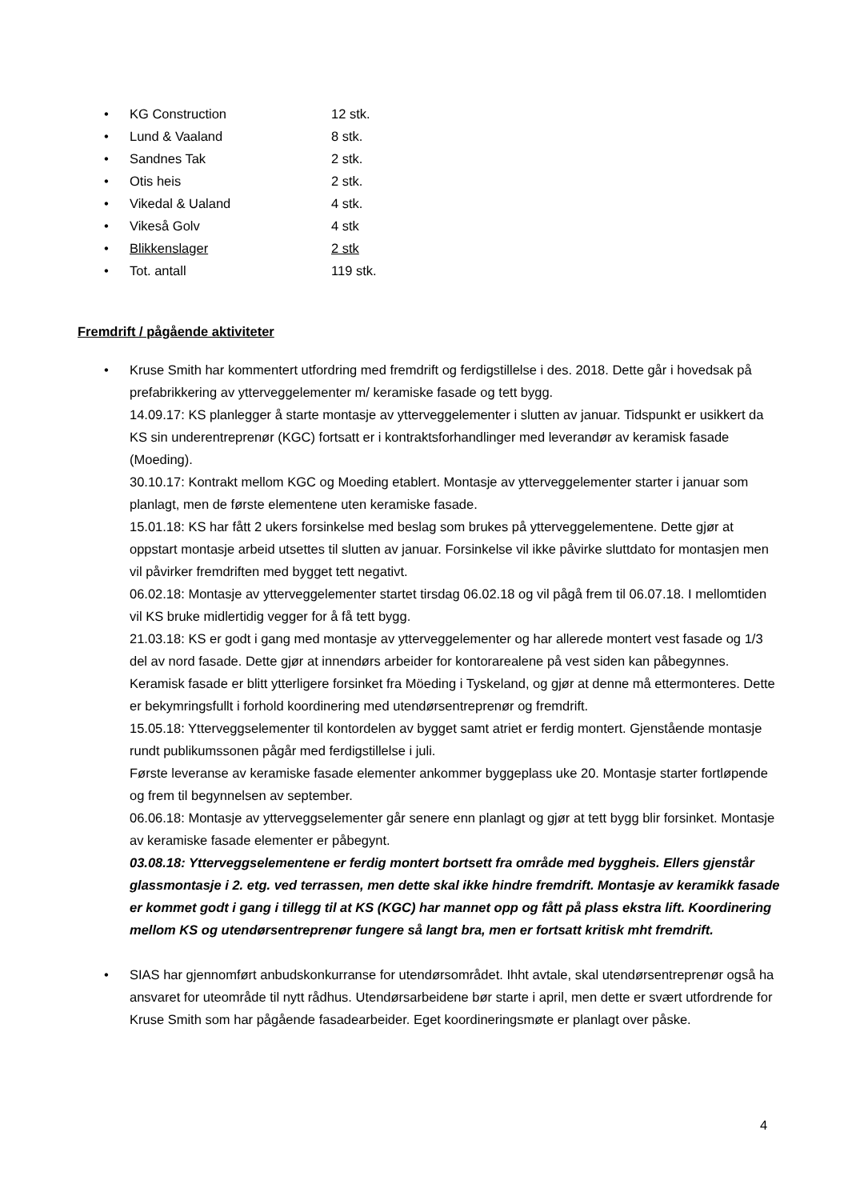• KG Construction 12 stk.
• Lund & Vaaland 8 stk.
• Sandnes Tak 2 stk.
• Otis heis 2 stk.
• Vikedal & Ualand 4 stk.
• Vikeså Golv 4 stk
• Blikkenslager 2 stk
• Tot. antall 119 stk.
Fremdrift / pågående aktiviteter
• Kruse Smith har kommentert utfordring med fremdrift og ferdigstillelse i des. 2018. Dette går i hovedsak på prefabrikkering av ytterveggelementer m/ keramiske fasade og tett bygg.
14.09.17: KS planlegger å starte montasje av ytterveggelementer i slutten av januar. Tidspunkt er usikkert da KS sin underentreprenør (KGC) fortsatt er i kontraktsforhandlinger med leverandør av keramisk fasade (Moeding).
30.10.17: Kontrakt mellom KGC og Moeding etablert. Montasje av ytterveggelementer starter i januar som planlagt, men de første elementene uten keramiske fasade.
15.01.18: KS har fått 2 ukers forsinkelse med beslag som brukes på ytterveggelementene. Dette gjør at oppstart montasje arbeid utsettes til slutten av januar. Forsinkelse vil ikke påvirke sluttdato for montasjen men vil påvirker fremdriften med bygget tett negativt.
06.02.18: Montasje av ytterveggelementer startet tirsdag 06.02.18 og vil pågå frem til 06.07.18. I mellomtiden vil KS bruke midlertidig vegger for å få tett bygg.
21.03.18: KS er godt i gang med montasje av ytterveggelementer og har allerede montert vest fasade og 1/3 del av nord fasade. Dette gjør at innendørs arbeider for kontorarealene på vest siden kan påbegynnes. Keramisk fasade er blitt ytterligere forsinket fra Möeding i Tyskeland, og gjør at denne må ettermonteres. Dette er bekymringsfullt i forhold koordinering med utendørsentreprenør og fremdrift.
15.05.18: Ytterveggselementer til kontordelen av bygget samt atriet er ferdig montert. Gjenstående montasje rundt publikumssonen pågår med ferdigstillelse i juli.
Første leveranse av keramiske fasade elementer ankommer byggeplass uke 20. Montasje starter fortløpende og frem til begynnelsen av september.
06.06.18: Montasje av ytterveggselementer går senere enn planlagt og gjør at tett bygg blir forsinket. Montasje av keramiske fasade elementer er påbegynt.
03.08.18: Ytterveggselementene er ferdig montert bortsett fra område med byggheis. Ellers gjenstår glassmontasje i 2. etg. ved terrassen, men dette skal ikke hindre fremdrift. Montasje av keramikk fasade er kommet godt i gang i tillegg til at KS (KGC) har mannet opp og fått på plass ekstra lift. Koordinering mellom KS og utendørsentreprenør fungere så langt bra, men er fortsatt kritisk mht fremdrift.
• SIAS har gjennomført anbudskonkurranse for utendørsområdet. Ihht avtale, skal utendørsentreprenør også ha ansvaret for uteområde til nytt rådhus. Utendørsarbeidene bør starte i april, men dette er svært utfordrende for Kruse Smith som har pågående fasadearbeider. Eget koordineringsmøte er planlagt over påske.
4